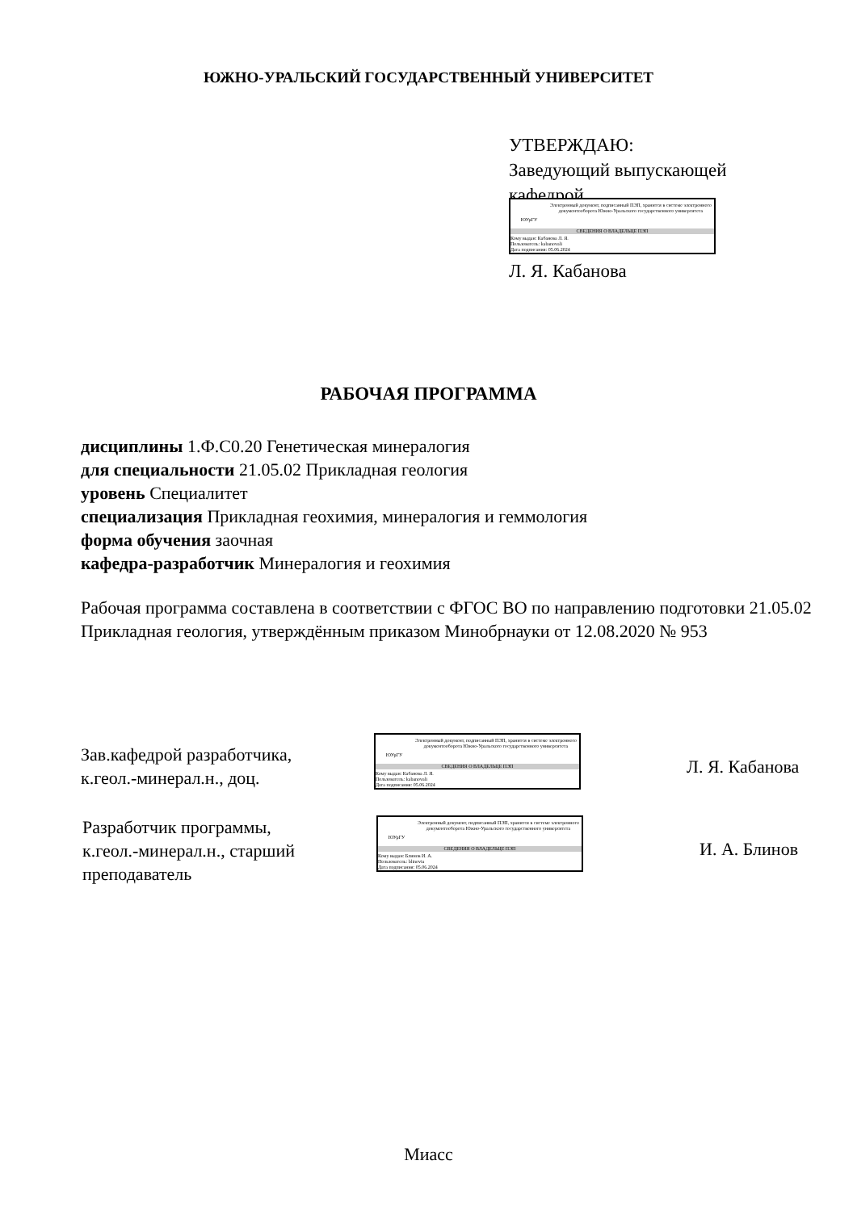ЮЖНО-УРАЛЬСКИЙ ГОСУДАРСТВЕННЫЙ УНИВЕРСИТЕТ
УТВЕРЖДАЮ:
Заведующий выпускающей
кафедрой
ЮУрГУ
Электронный документ, подписанный ПЭП, хранится в системе электронного документооборота Южно-Уральского государственного университета
СВЕДЕНИЯ О ВЛАДЕЛЬЦЕ ПЭП
Кому выдан: Кабанова Л. Я.
Пользователь: kabanovali
Дата подписания: 05.06.2024
Л. Я. Кабанова
РАБОЧАЯ ПРОГРАММА
дисциплины 1.Ф.С0.20 Генетическая минералогия
для специальности 21.05.02 Прикладная геология
уровень Специалитет
специализация Прикладная геохимия, минералогия и геммология
форма обучения заочная
кафедра-разработчик Минералогия и геохимия
Рабочая программа составлена в соответствии с ФГОС ВО по направлению подготовки 21.05.02 Прикладная геология, утверждённым приказом Минобрнауки от 12.08.2020 № 953
Зав.кафедрой разработчика,
к.геол.-минерал.н., доц.
ЮУрГУ
Электронный документ, подписанный ПЭП, хранится в системе электронного документооборота Южно-Уральского государственного университета
СВЕДЕНИЯ О ВЛАДЕЛЬЦЕ ПЭП
Кому выдан: Кабанова Л. Я.
Пользователь: kabanovali
Дата подписания: 05.06.2024
Л. Я. Кабанова
Разработчик программы,
к.геол.-минерал.н., старший
преподаватель
ЮУрГУ
Электронный документ, подписанный ПЭП, хранится в системе электронного документооборота Южно-Уральского государственного университета
СВЕДЕНИЯ О ВЛАДЕЛЬЦЕ ПЭП
Кому выдан: Блинов И. А.
Пользователь: blinovia
Дата подписания: 05.06.2024
И. А. Блинов
Миасс